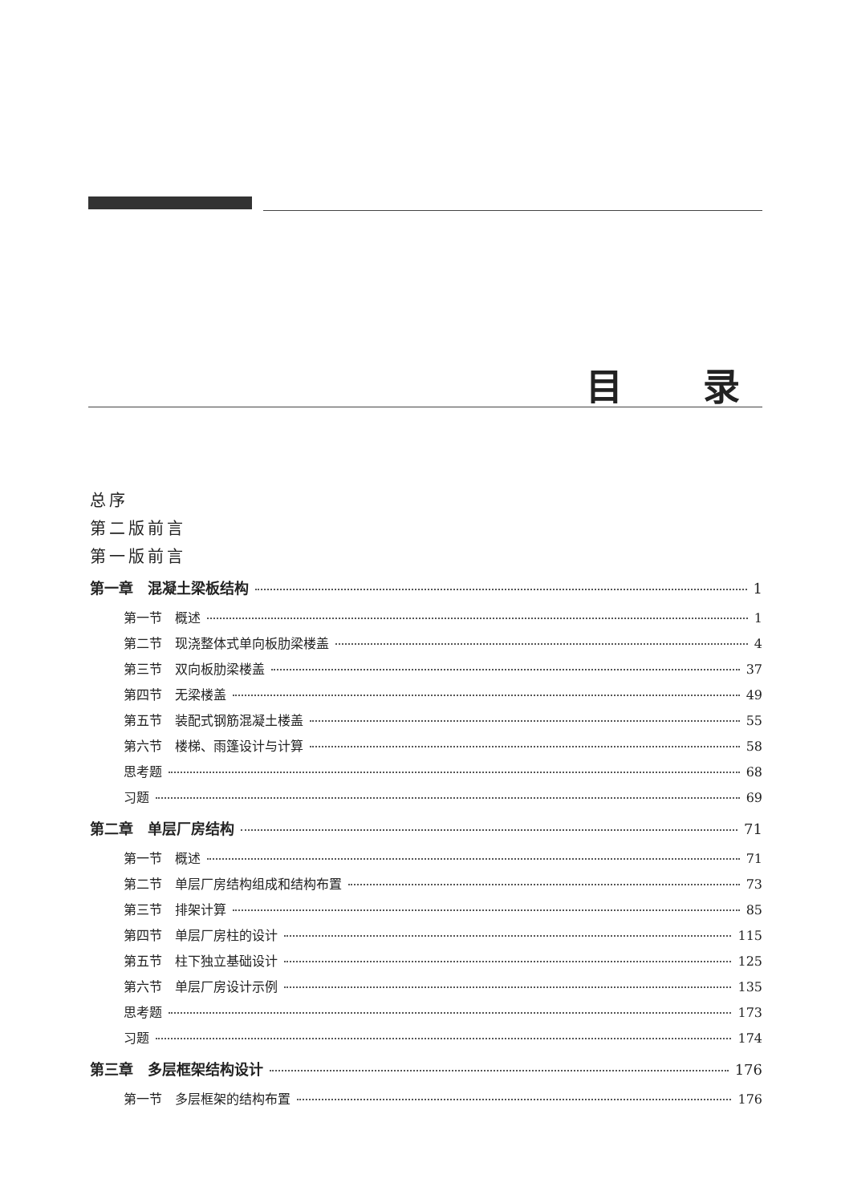目录
总序
第二版前言
第一版前言
第一章　混凝土梁板结构 1
第一节　概述 1
第二节　现浇整体式单向板肋梁楼盖 4
第三节　双向板肋梁楼盖 37
第四节　无梁楼盖 49
第五节　装配式钢筋混凝土楼盖 55
第六节　楼梯、雨篷设计与计算 58
思考题 68
习题 69
第二章　单层厂房结构 71
第一节　概述 71
第二节　单层厂房结构组成和结构布置 73
第三节　排架计算 85
第四节　单层厂房柱的设计 115
第五节　柱下独立基础设计 125
第六节　单层厂房设计示例 135
思考题 173
习题 174
第三章　多层框架结构设计 176
第一节　多层框架的结构布置 176